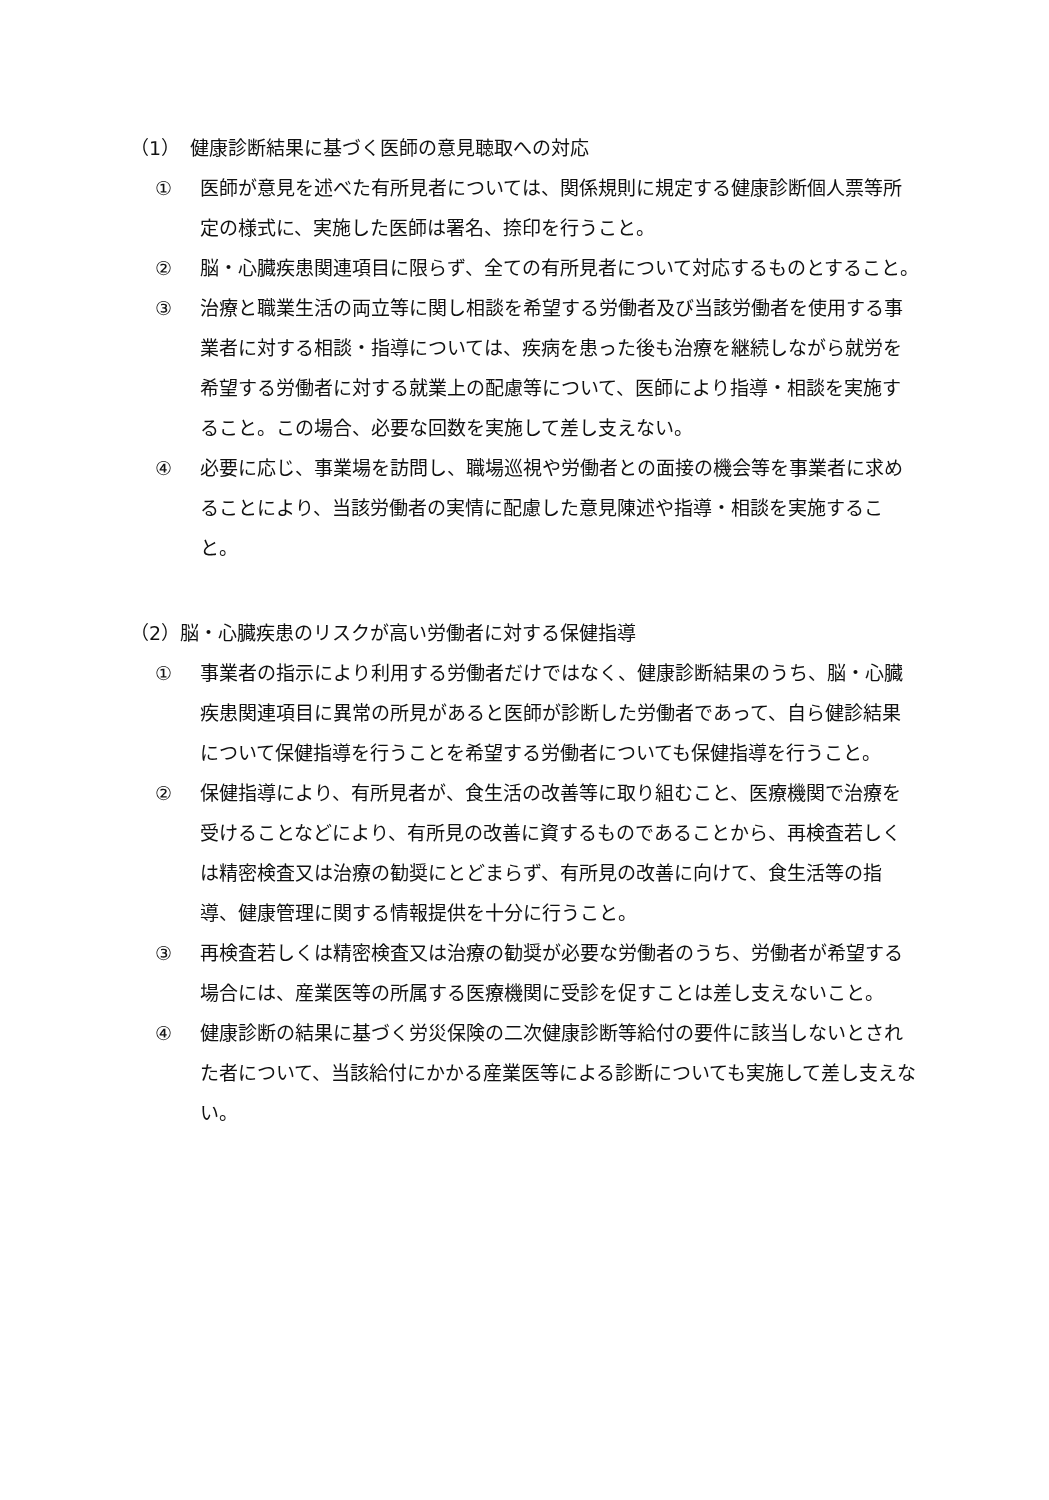（1）　健康診断結果に基づく医師の意見聴取への対応
① 医師が意見を述べた有所見者については、関係規則に規定する健康診断個人票等所定の様式に、実施した医師は署名、捺印を行うこと。
② 脳・心臓疾患関連項目に限らず、全ての有所見者について対応するものとすること。
③ 治療と職業生活の両立等に関し相談を希望する労働者及び当該労働者を使用する事業者に対する相談・指導については、疾病を患った後も治療を継続しながら就労を希望する労働者に対する就業上の配慮等について、医師により指導・相談を実施すること。この場合、必要な回数を実施して差し支えない。
④ 必要に応じ、事業場を訪問し、職場巡視や労働者との面接の機会等を事業者に求めることにより、当該労働者の実情に配慮した意見陳述や指導・相談を実施すること。
（2）脳・心臓疾患のリスクが高い労働者に対する保健指導
① 事業者の指示により利用する労働者だけではなく、健康診断結果のうち、脳・心臓疾患関連項目に異常の所見があると医師が診断した労働者であって、自ら健診結果について保健指導を行うことを希望する労働者についても保健指導を行うこと。
② 保健指導により、有所見者が、食生活の改善等に取り組むこと、医療機関で治療を受けることなどにより、有所見の改善に資するものであることから、再検査若しくは精密検査又は治療の勧奨にとどまらず、有所見の改善に向けて、食生活等の指導、健康管理に関する情報提供を十分に行うこと。
③ 再検査若しくは精密検査又は治療の勧奨が必要な労働者のうち、労働者が希望する場合には、産業医等の所属する医療機関に受診を促すことは差し支えないこと。
④ 健康診断の結果に基づく労災保険の二次健康診断等給付の要件に該当しないとされた者について、当該給付にかかる産業医等による診断についても実施して差し支えない。